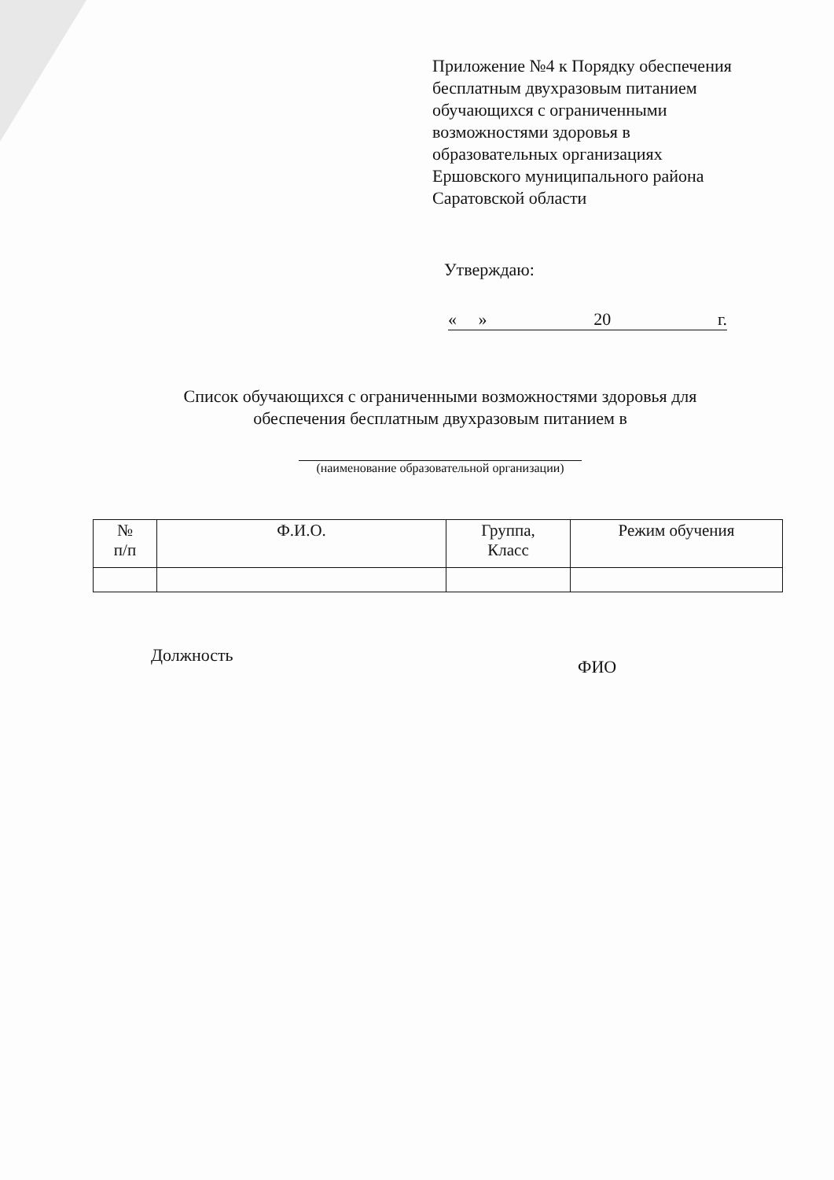Приложение №4 к Порядку обеспечения
бесплатным двухразовым питанием
обучающихся с ограниченными
возможностями здоровья в
образовательных организациях
Ершовского муниципального района
Саратовской области
Утверждаю:
« » 20 г.
Список обучающихся с ограниченными возможностями здоровья для
обеспечения бесплатным двухразовым питанием в
(наименование образовательной организации)
| № п/п | Ф.И.О. | Группа, Класс | Режим обучения |
| --- | --- | --- | --- |
Должность
ФИО